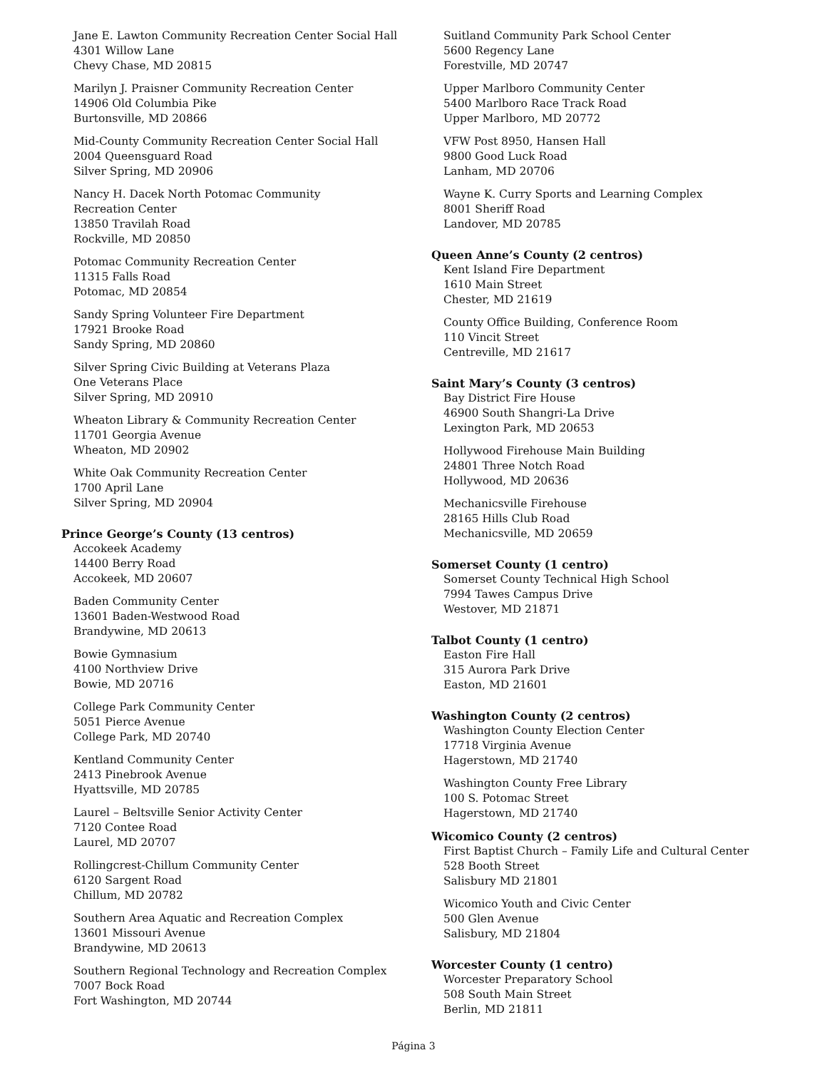Jane E. Lawton Community Recreation Center Social Hall
4301 Willow Lane
Chevy Chase, MD 20815
Marilyn J. Praisner Community Recreation Center
14906 Old Columbia Pike
Burtonsville, MD 20866
Mid-County Community Recreation Center Social Hall
2004 Queensguard Road
Silver Spring, MD 20906
Nancy H. Dacek North Potomac Community
Recreation Center
13850 Travilah Road
Rockville, MD 20850
Potomac Community Recreation Center
11315 Falls Road
Potomac, MD 20854
Sandy Spring Volunteer Fire Department
17921 Brooke Road
Sandy Spring, MD 20860
Silver Spring Civic Building at Veterans Plaza
One Veterans Place
Silver Spring, MD 20910
Wheaton Library & Community Recreation Center
11701 Georgia Avenue
Wheaton, MD 20902
White Oak Community Recreation Center
1700 April Lane
Silver Spring, MD 20904
Prince George’s County (13 centros)
Accokeek Academy
14400 Berry Road
Accokeek, MD 20607
Baden Community Center
13601 Baden-Westwood Road
Brandywine, MD 20613
Bowie Gymnasium
4100 Northview Drive
Bowie, MD 20716
College Park Community Center
5051 Pierce Avenue
College Park, MD 20740
Kentland Community Center
2413 Pinebrook Avenue
Hyattsville, MD 20785
Laurel – Beltsville Senior Activity Center
7120 Contee Road
Laurel, MD 20707
Rollingcrest-Chillum Community Center
6120 Sargent Road
Chillum, MD 20782
Southern Area Aquatic and Recreation Complex
13601 Missouri Avenue
Brandywine, MD 20613
Southern Regional Technology and Recreation Complex
7007 Bock Road
Fort Washington, MD 20744
Suitland Community Park School Center
5600 Regency Lane
Forestville, MD 20747
Upper Marlboro Community Center
5400 Marlboro Race Track Road
Upper Marlboro, MD 20772
VFW Post 8950, Hansen Hall
9800 Good Luck Road
Lanham, MD 20706
Wayne K. Curry Sports and Learning Complex
8001 Sheriff Road
Landover, MD 20785
Queen Anne’s County (2 centros)
Kent Island Fire Department
1610 Main Street
Chester, MD 21619
County Office Building, Conference Room
110 Vincit Street
Centreville, MD 21617
Saint Mary’s County (3 centros)
Bay District Fire House
46900 South Shangri-La Drive
Lexington Park, MD 20653
Hollywood Firehouse Main Building
24801 Three Notch Road
Hollywood, MD 20636
Mechanicsville Firehouse
28165 Hills Club Road
Mechanicsville, MD 20659
Somerset County (1 centro)
Somerset County Technical High School
7994 Tawes Campus Drive
Westover, MD 21871
Talbot County (1 centro)
Easton Fire Hall
315 Aurora Park Drive
Easton, MD 21601
Washington County (2 centros)
Washington County Election Center
17718 Virginia Avenue
Hagerstown, MD 21740
Washington County Free Library
100 S. Potomac Street
Hagerstown, MD 21740
Wicomico County (2 centros)
First Baptist Church – Family Life and Cultural Center
528 Booth Street
Salisbury MD 21801
Wicomico Youth and Civic Center
500 Glen Avenue
Salisbury, MD 21804
Worcester County (1 centro)
Worcester Preparatory School
508 South Main Street
Berlin, MD 21811
Página 3